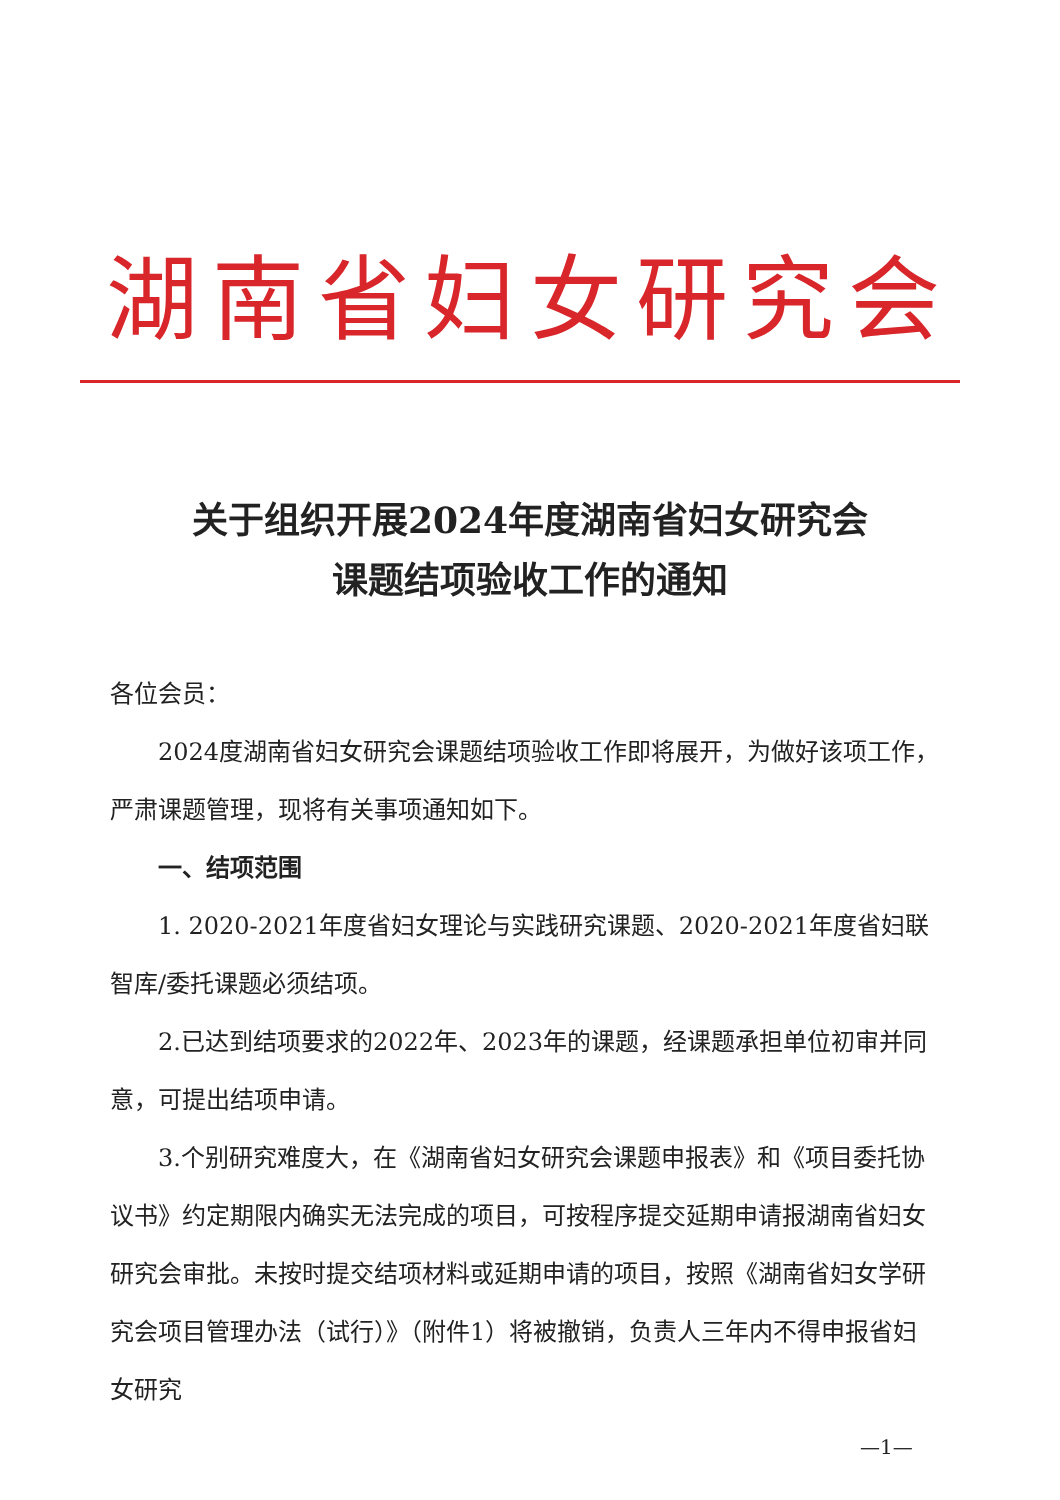湖南省妇女研究会
关于组织开展2024年度湖南省妇女研究会
课题结项验收工作的通知
各位会员：
2024度湖南省妇女研究会课题结项验收工作即将展开，为做好该项工作，严肃课题管理，现将有关事项通知如下。
一、结项范围
1. 2020-2021年度省妇女理论与实践研究课题、2020-2021年度省妇联智库/委托课题必须结项。
2.已达到结项要求的2022年、2023年的课题，经课题承担单位初审并同意，可提出结项申请。
3.个别研究难度大，在《湖南省妇女研究会课题申报表》和《项目委托协议书》约定期限内确实无法完成的项目，可按程序提交延期申请报湖南省妇女研究会审批。未按时提交结项材料或延期申请的项目，按照《湖南省妇女学研究会项目管理办法（试行）》（附件1）将被撤销，负责人三年内不得申报省妇女研究
—1—